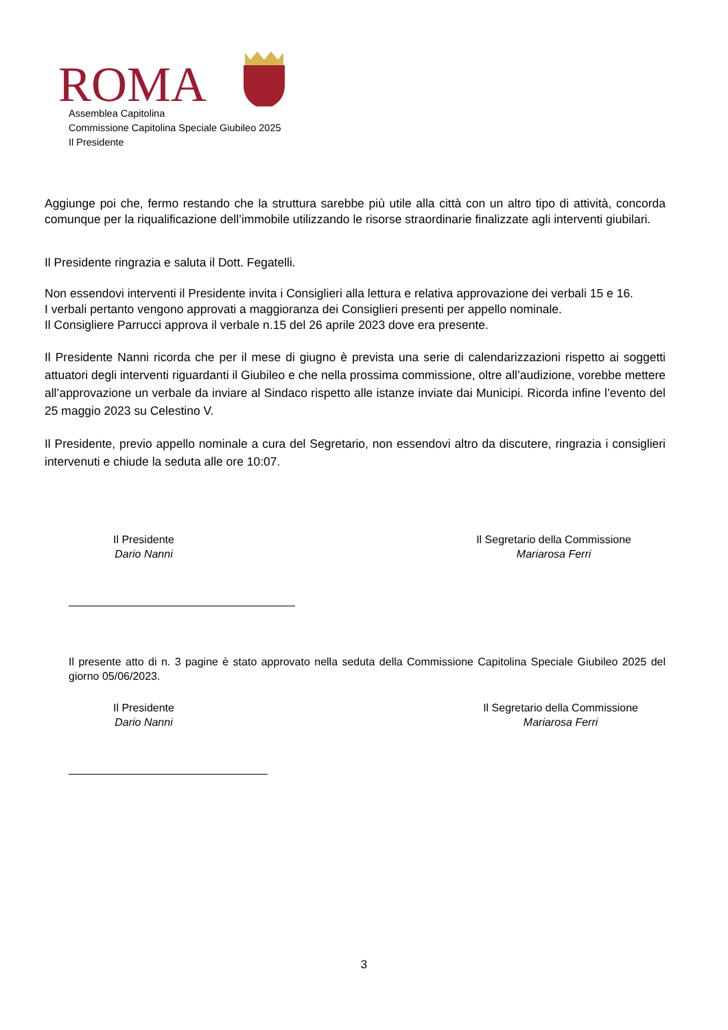ROMA
Assemblea Capitolina
Commissione Capitolina Speciale Giubileo 2025
Il Presidente
Aggiunge poi che, fermo restando che la struttura sarebbe più utile alla città con un altro tipo di attività, concorda comunque per la riqualificazione dell’immobile utilizzando le risorse straordinarie finalizzate agli interventi giubilari.
Il Presidente ringrazia e saluta il Dott. Fegatelli.
Non essendovi interventi il Presidente invita i Consiglieri alla lettura e relativa approvazione dei verbali 15 e 16.
I verbali pertanto vengono approvati a maggioranza dei Consiglieri presenti per appello nominale.
Il Consigliere Parrucci approva il verbale n.15 del 26 aprile 2023 dove era presente.
Il Presidente Nanni ricorda che per il mese di giugno è prevista una serie di calendarizzazioni rispetto ai soggetti attuatori degli interventi riguardanti il Giubileo e che nella prossima commissione, oltre all’audizione, vorebbe mettere all’approvazione un verbale da inviare al Sindaco rispetto alle istanze inviate dai Municipi. Ricorda infine l’evento del 25 maggio 2023 su Celestino V.
Il Presidente, previo appello nominale a cura del Segretario, non essendovi altro da discutere, ringrazia i consiglieri intervenuti e chiude la seduta alle ore 10:07.
Il Presidente
Dario Nanni
Il Segretario della Commissione
Mariarosa Ferri
Il presente atto di n. 3 pagine è stato approvato nella seduta della Commissione Capitolina Speciale Giubileo 2025 del giorno 05/06/2023.
Il Presidente
Dario Nanni
Il Segretario della Commissione
Mariarosa Ferri
3